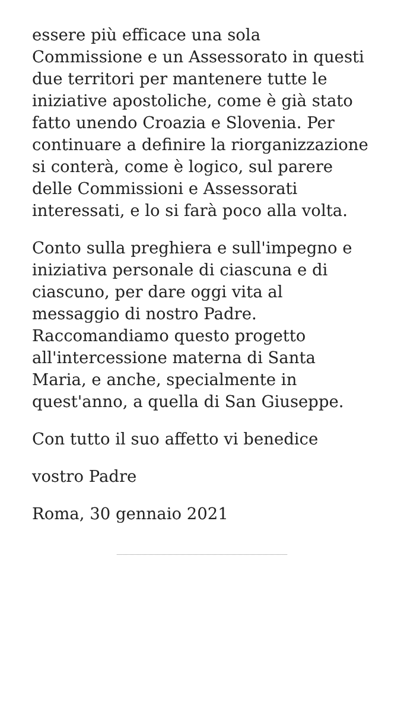essere più efficace una sola Commissione e un Assessorato in questi due territori per mantenere tutte le iniziative apostoliche, come è già stato fatto unendo Croazia e Slovenia. Per continuare a definire la riorganizzazione si conterà, come è logico, sul parere delle Commissioni e Assessorati interessati, e lo si farà poco alla volta.
Conto sulla preghiera e sull'impegno e iniziativa personale di ciascuna e di ciascuno, per dare oggi vita al messaggio di nostro Padre. Raccomandiamo questo progetto all'intercessione materna di Santa Maria, e anche, specialmente in quest'anno, a quella di San Giuseppe.
Con tutto il suo affetto vi benedice
vostro Padre
Roma, 30 gennaio 2021